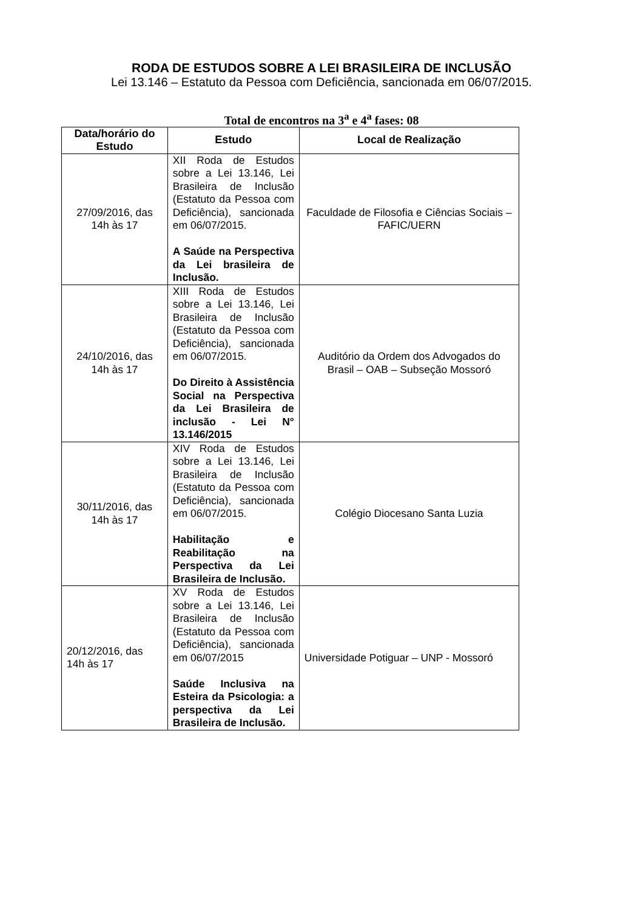RODA DE ESTUDOS SOBRE A LEI BRASILEIRA DE INCLUSÃO
Lei 13.146 – Estatuto da Pessoa com Deficiência, sancionada em 06/07/2015.
Total de encontros na 3<sup>a</sup> e 4<sup>a</sup> fases: 08
| Data/horário do Estudo | Estudo | Local de Realização |
| --- | --- | --- |
| 27/09/2016, das 14h às 17 | XII Roda de Estudos sobre a Lei 13.146, Lei Brasileira de Inclusão (Estatuto da Pessoa com Deficiência), sancionada em 06/07/2015. A Saúde na Perspectiva da Lei brasileira de Inclusão. | Faculdade de Filosofia e Ciências Sociais – FAFIC/UERN |
| 24/10/2016, das 14h às 17 | XIII Roda de Estudos sobre a Lei 13.146, Lei Brasileira de Inclusão (Estatuto da Pessoa com Deficiência), sancionada em 06/07/2015. Do Direito à Assistência Social na Perspectiva da Lei Brasileira de inclusão - Lei N° 13.146/2015 | Auditório da Ordem dos Advogados do Brasil – OAB – Subseção Mossoró |
| 30/11/2016, das 14h às 17 | XIV Roda de Estudos sobre a Lei 13.146, Lei Brasileira de Inclusão (Estatuto da Pessoa com Deficiência), sancionada em 06/07/2015. Habilitação e Reabilitação na Perspectiva da Lei Brasileira de Inclusão. | Colégio Diocesano Santa Luzia |
| 20/12/2016, das 14h às 17 | XV Roda de Estudos sobre a Lei 13.146, Lei Brasileira de Inclusão (Estatuto da Pessoa com Deficiência), sancionada em 06/07/2015 Saúde Inclusiva na Esteira da Psicologia: a perspectiva da Lei Brasileira de Inclusão. | Universidade Potiguar – UNP - Mossoró |